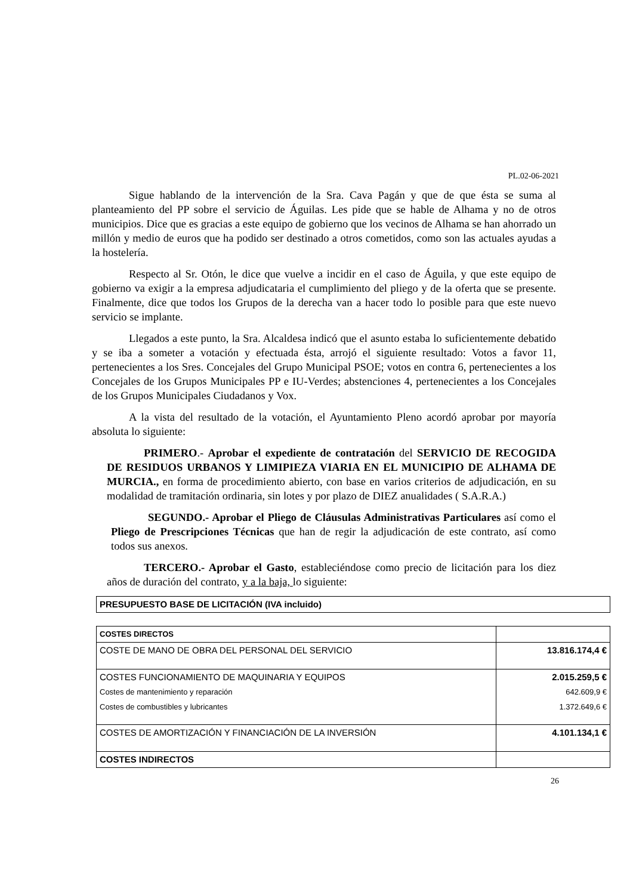PL.02-06-2021
Sigue hablando de la intervención de la Sra. Cava Pagán y que de que ésta se suma al planteamiento del PP sobre el servicio de Águilas. Les pide que se hable de Alhama y no de otros municipios. Dice que es gracias a este equipo de gobierno que los vecinos de Alhama se han ahorrado un millón y medio de euros que ha podido ser destinado a otros cometidos, como son las actuales ayudas a la hostelería.
Respecto al Sr. Otón, le dice que vuelve a incidir en el caso de Águila, y que este equipo de gobierno va exigir a la empresa adjudicataria el cumplimiento del pliego y de la oferta que se presente. Finalmente, dice que todos los Grupos de la derecha van a hacer todo lo posible para que este nuevo servicio se implante.
Llegados a este punto, la Sra. Alcaldesa indicó que el asunto estaba lo suficientemente debatido y se iba a someter a votación y efectuada ésta, arrojó el siguiente resultado: Votos a favor 11, pertenecientes a los Sres. Concejales del Grupo Municipal PSOE; votos en contra 6, pertenecientes a los Concejales de los Grupos Municipales PP e IU-Verdes; abstenciones 4, pertenecientes a los Concejales de los Grupos Municipales Ciudadanos y Vox.
A la vista del resultado de la votación, el Ayuntamiento Pleno acordó aprobar por mayoría absoluta lo siguiente:
PRIMERO.- Aprobar el expediente de contratación del SERVICIO DE RECOGIDA DE RESIDUOS URBANOS Y LIMIPIEZA VIARIA EN EL MUNICIPIO DE ALHAMA DE MURCIA., en forma de procedimiento abierto, con base en varios criterios de adjudicación, en su modalidad de tramitación ordinaria, sin lotes y por plazo de DIEZ anualidades ( S.A.R.A.)
SEGUNDO.- Aprobar el Pliego de Cláusulas Administrativas Particulares así como el Pliego de Prescripciones Técnicas que han de regir la adjudicación de este contrato, así como todos sus anexos.
TERCERO.- Aprobar el Gasto, estableciéndose como precio de licitación para los diez años de duración del contrato, y a la baja, lo siguiente:
| PRESUPUESTO BASE DE LICITACIÓN (IVA incluido) |
| COSTES DIRECTOS | |
| COSTE DE MANO DE OBRA DEL PERSONAL DEL SERVICIO | 13.816.174,4 € |
| COSTES FUNCIONAMIENTO DE MAQUINARIA Y EQUIPOS Costes de mantenimiento y reparación Costes de combustibles y lubricantes | 2.015.259,5 € 642.609,9 € 1.372.649,6 € |
| COSTES DE AMORTIZACIÓN Y FINANCIACIÓN DE LA INVERSIÓN | 4.101.134,1 € |
| COSTES INDIRECTOS | |
26